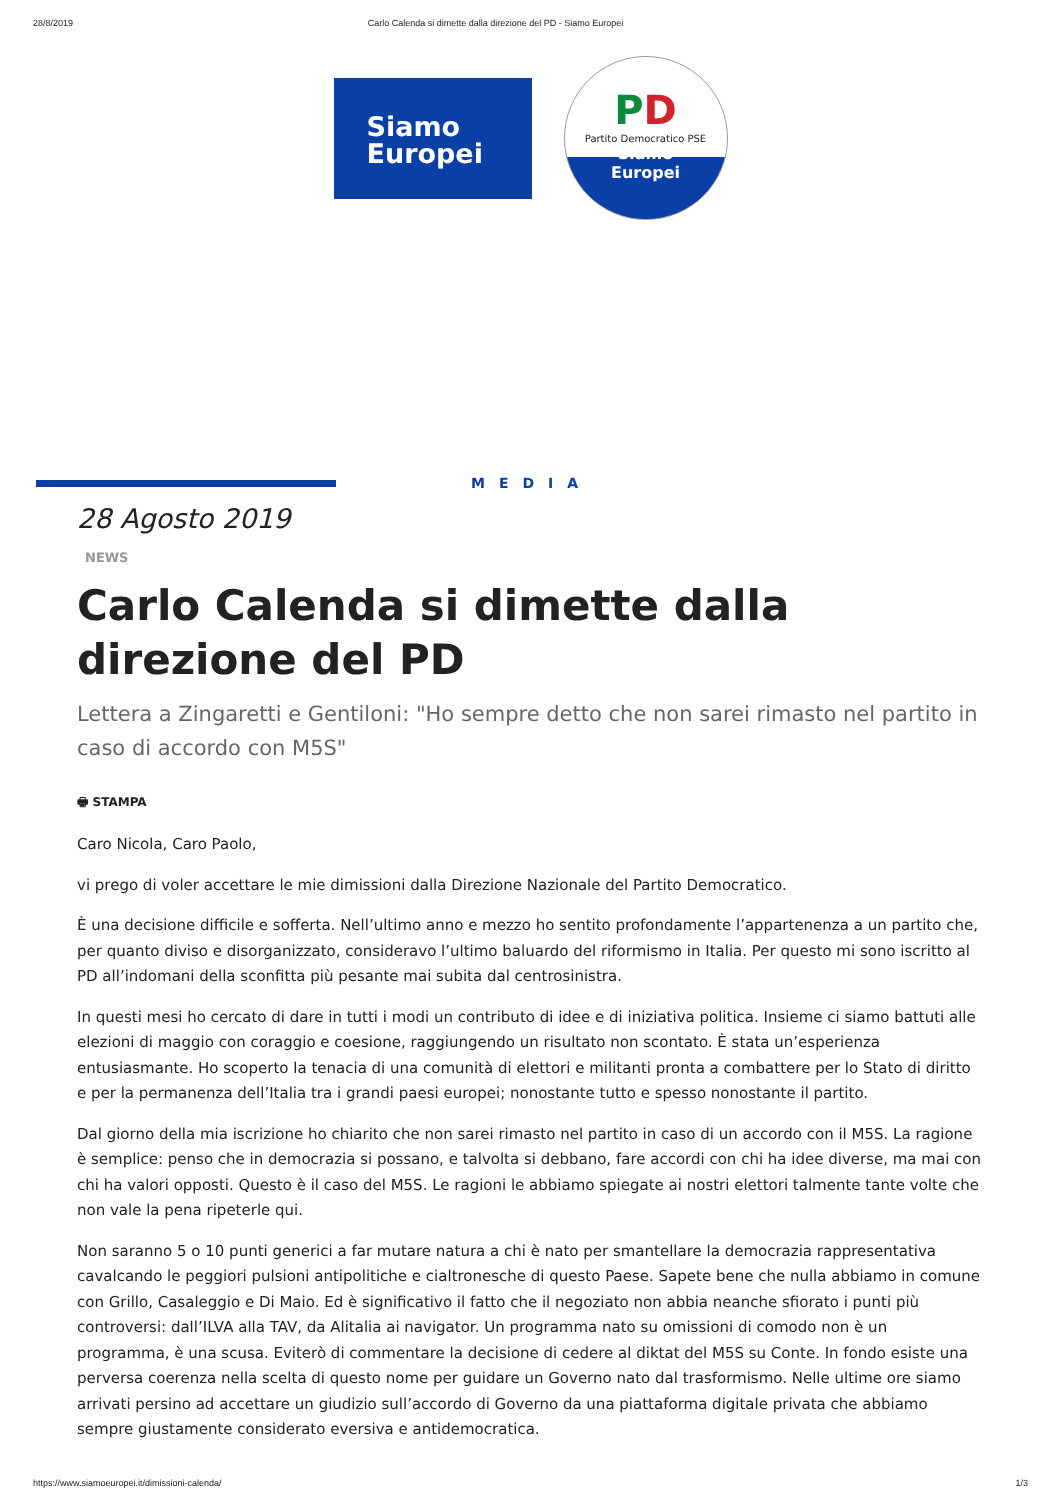28/8/2019 Carlo Calenda si dimette dalla direzione del PD - Siamo Europei
Siamo
Europei
PD
Partito Democratico PSE
Siamo
Europei
MEDIA
28 Agosto 2019
NEWS
Carlo Calenda si dimette dalla direzione del PD
Lettera a Zingaretti e Gentiloni: "Ho sempre detto che non sarei rimasto nel partito in caso di accordo con M5S"
🖶 STAMPA
Caro Nicola, Caro Paolo,
vi prego di voler accettare le mie dimissioni dalla Direzione Nazionale del Partito Democratico.
È una decisione difficile e sofferta. Nell’ultimo anno e mezzo ho sentito profondamente l’appartenenza a un partito che, per quanto diviso e disorganizzato, consideravo l’ultimo baluardo del riformismo in Italia. Per questo mi sono iscritto al PD all’indomani della sconfitta più pesante mai subita dal centrosinistra.
In questi mesi ho cercato di dare in tutti i modi un contributo di idee e di iniziativa politica. Insieme ci siamo battuti alle elezioni di maggio con coraggio e coesione, raggiungendo un risultato non scontato. È stata un’esperienza entusiasmante. Ho scoperto la tenacia di una comunità di elettori e militanti pronta a combattere per lo Stato di diritto e per la permanenza dell’Italia tra i grandi paesi europei; nonostante tutto e spesso nonostante il partito.
Dal giorno della mia iscrizione ho chiarito che non sarei rimasto nel partito in caso di un accordo con il M5S. La ragione è semplice: penso che in democrazia si possano, e talvolta si debbano, fare accordi con chi ha idee diverse, ma mai con chi ha valori opposti. Questo è il caso del M5S. Le ragioni le abbiamo spiegate ai nostri elettori talmente tante volte che non vale la pena ripeterle qui.
Non saranno 5 o 10 punti generici a far mutare natura a chi è nato per smantellare la democrazia rappresentativa cavalcando le peggiori pulsioni antipolitiche e cialtronesche di questo Paese. Sapete bene che nulla abbiamo in comune con Grillo, Casaleggio e Di Maio. Ed è significativo il fatto che il negoziato non abbia neanche sfiorato i punti più controversi: dall’ILVA alla TAV, da Alitalia ai navigator. Un programma nato su omissioni di comodo non è un programma, è una scusa. Eviterò di commentare la decisione di cedere al diktat del M5S su Conte. In fondo esiste una perversa coerenza nella scelta di questo nome per guidare un Governo nato dal trasformismo. Nelle ultime ore siamo arrivati persino ad accettare un giudizio sull’accordo di Governo da una piattaforma digitale privata che abbiamo sempre giustamente considerato eversiva e antidemocratica.
https://www.siamoeuropei.it/dimissioni-calenda/ 1/3